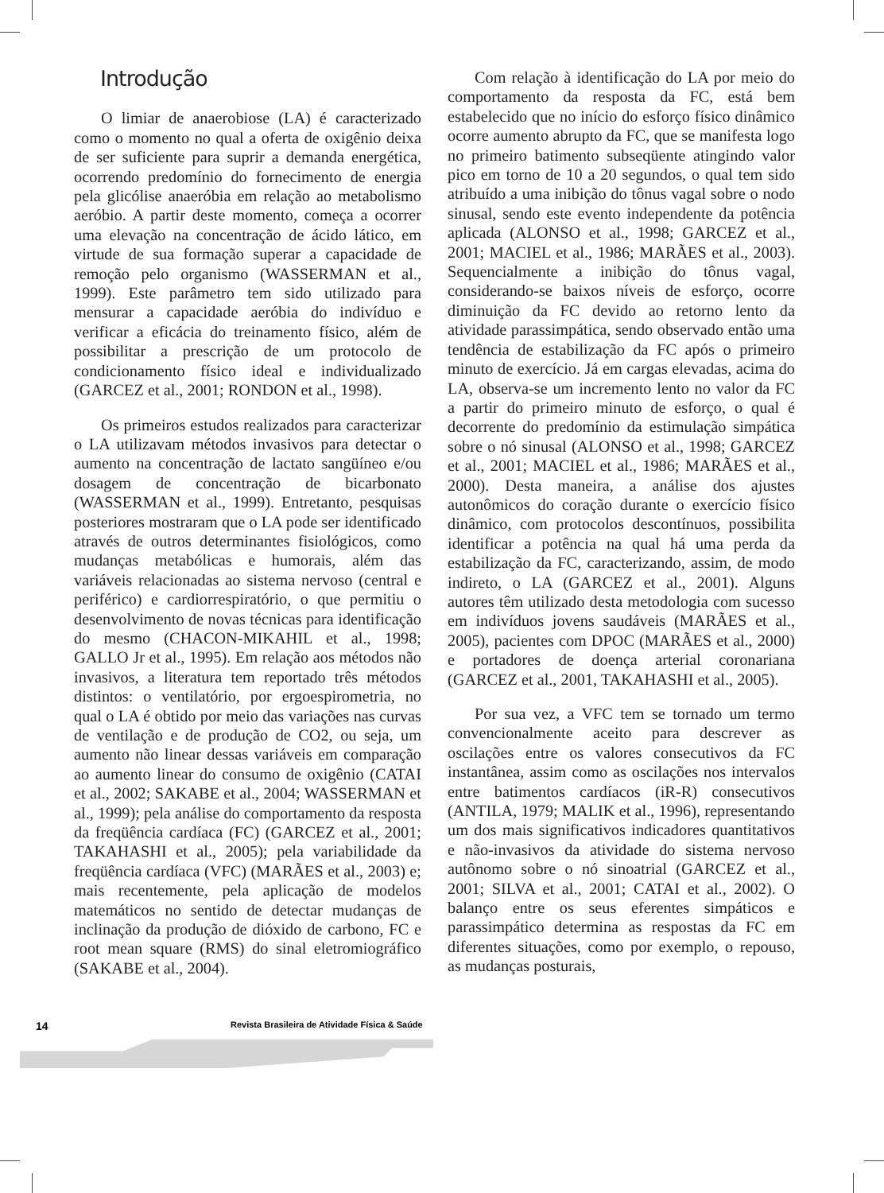Introdução
O limiar de anaerobiose (LA) é caracterizado como o momento no qual a oferta de oxigênio deixa de ser suficiente para suprir a demanda energética, ocorrendo predomínio do fornecimento de energia pela glicólise anaeróbia em relação ao metabolismo aeróbio. A partir deste momento, começa a ocorrer uma elevação na concentração de ácido lático, em virtude de sua formação superar a capacidade de remoção pelo organismo (WASSERMAN et al., 1999). Este parâmetro tem sido utilizado para mensurar a capacidade aeróbia do indivíduo e verificar a eficácia do treinamento físico, além de possibilitar a prescrição de um protocolo de condicionamento físico ideal e individualizado (GARCEZ et al., 2001; RONDON et al., 1998).
Os primeiros estudos realizados para caracterizar o LA utilizavam métodos invasivos para detectar o aumento na concentração de lactato sangüíneo e/ou dosagem de concentração de bicarbonato (WASSERMAN et al., 1999). Entretanto, pesquisas posteriores mostraram que o LA pode ser identificado através de outros determinantes fisiológicos, como mudanças metabólicas e humorais, além das variáveis relacionadas ao sistema nervoso (central e periférico) e cardiorrespiratório, o que permitiu o desenvolvimento de novas técnicas para identificação do mesmo (CHACON-MIKAHIL et al., 1998; GALLO Jr et al., 1995). Em relação aos métodos não invasivos, a literatura tem reportado três métodos distintos: o ventilatório, por ergoespirometria, no qual o LA é obtido por meio das variações nas curvas de ventilação e de produção de CO2, ou seja, um aumento não linear dessas variáveis em comparação ao aumento linear do consumo de oxigênio (CATAI et al., 2002; SAKABE et al., 2004; WASSERMAN et al., 1999); pela análise do comportamento da resposta da freqüência cardíaca (FC) (GARCEZ et al., 2001; TAKAHASHI et al., 2005); pela variabilidade da freqüência cardíaca (VFC) (MARÃES et al., 2003) e; mais recentemente, pela aplicação de modelos matemáticos no sentido de detectar mudanças de inclinação da produção de dióxido de carbono, FC e root mean square (RMS) do sinal eletromiográfico (SAKABE et al., 2004).
Com relação à identificação do LA por meio do comportamento da resposta da FC, está bem estabelecido que no início do esforço físico dinâmico ocorre aumento abrupto da FC, que se manifesta logo no primeiro batimento subseqüente atingindo valor pico em torno de 10 a 20 segundos, o qual tem sido atribuído a uma inibição do tônus vagal sobre o nodo sinusal, sendo este evento independente da potência aplicada (ALONSO et al., 1998; GARCEZ et al., 2001; MACIEL et al., 1986; MARÃES et al., 2003). Sequencialmente a inibição do tônus vagal, considerando-se baixos níveis de esforço, ocorre diminuição da FC devido ao retorno lento da atividade parassimpática, sendo observado então uma tendência de estabilização da FC após o primeiro minuto de exercício. Já em cargas elevadas, acima do LA, observa-se um incremento lento no valor da FC a partir do primeiro minuto de esforço, o qual é decorrente do predomínio da estimulação simpática sobre o nó sinusal (ALONSO et al., 1998; GARCEZ et al., 2001; MACIEL et al., 1986; MARÃES et al., 2000). Desta maneira, a análise dos ajustes autonômicos do coração durante o exercício físico dinâmico, com protocolos descontínuos, possibilita identificar a potência na qual há uma perda da estabilização da FC, caracterizando, assim, de modo indireto, o LA (GARCEZ et al., 2001). Alguns autores têm utilizado desta metodologia com sucesso em indivíduos jovens saudáveis (MARÃES et al., 2005), pacientes com DPOC (MARÃES et al., 2000) e portadores de doença arterial coronariana (GARCEZ et al., 2001, TAKAHASHI et al., 2005).
Por sua vez, a VFC tem se tornado um termo convencionalmente aceito para descrever as oscilações entre os valores consecutivos da FC instantânea, assim como as oscilações nos intervalos entre batimentos cardíacos (iR-R) consecutivos (ANTILA, 1979; MALIK et al., 1996), representando um dos mais significativos indicadores quantitativos e não-invasivos da atividade do sistema nervoso autônomo sobre o nó sinoatrial (GARCEZ et al., 2001; SILVA et al., 2001; CATAI et al., 2002). O balanço entre os seus eferentes simpáticos e parassimpático determina as respostas da FC em diferentes situações, como por exemplo, o repouso, as mudanças posturais,
14
Revista Brasileira de Atividade Física & Saúde